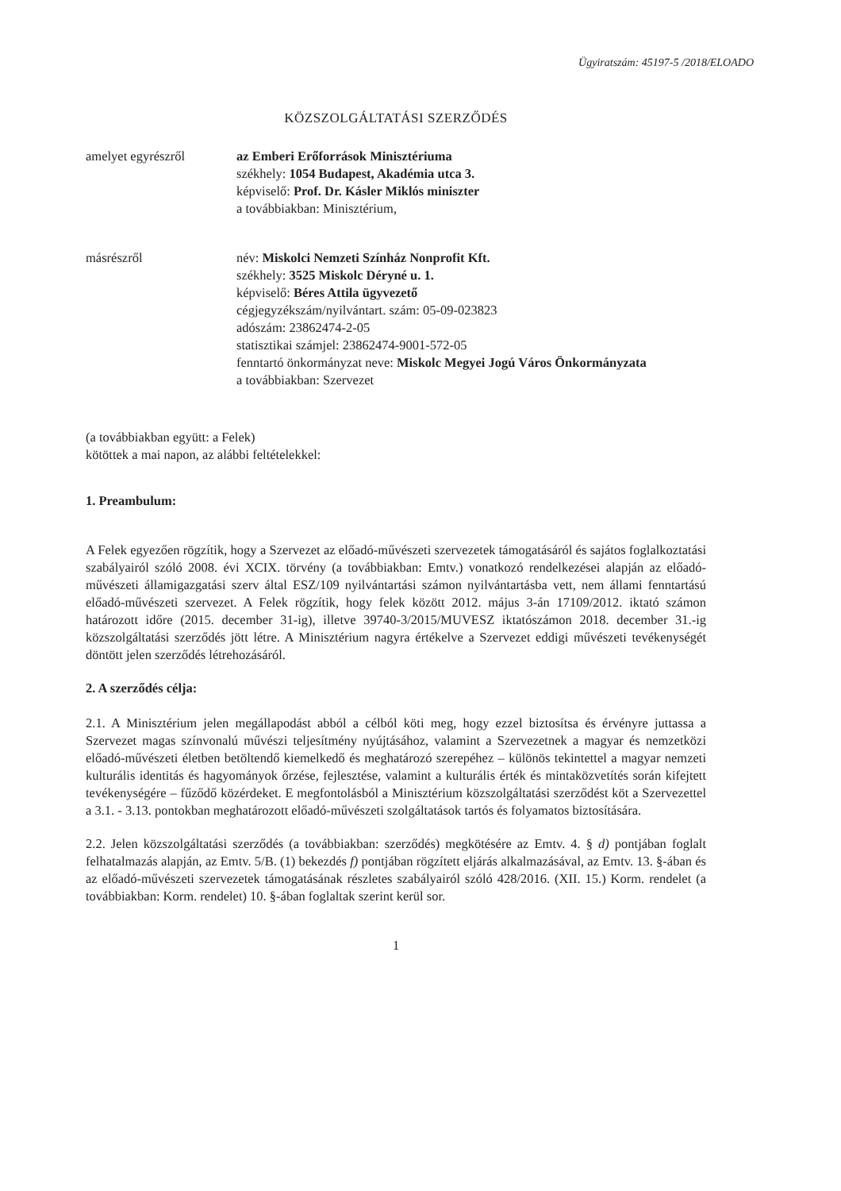Ügyiratszám: 45197-5 /2018/ELOADO
KÖZSZOLGÁLTATÁSI SZERZŐDÉS
amelyet egyrészről az Emberi Erőforrások Minisztériuma
székhely: 1054 Budapest, Akadémia utca 3.
képviselő: Prof. Dr. Kásler Miklós miniszter
a továbbiakban: Minisztérium,
másrészről név: Miskolci Nemzeti Színház Nonprofit Kft.
székhely: 3525 Miskolc Déryné u. 1.
képviselő: Béres Attila ügyvezető
cégjegyzékszám/nyilvántart. szám: 05-09-023823
adószám: 23862474-2-05
statisztikai számjel: 23862474-9001-572-05
fenntartó önkormányzat neve: Miskolc Megyei Jogú Város Önkormányzata
a továbbiakban: Szervezet
(a továbbiakban együtt: a Felek)
kötöttek a mai napon, az alábbi feltételekkel:
1. Preambulum:
A Felek egyezően rögzítik, hogy a Szervezet az előadó-művészeti szervezetek támogatásáról és sajátos foglalkoztatási szabályairól szóló 2008. évi XCIX. törvény (a továbbiakban: Emtv.) vonatkozó rendelkezései alapján az előadó-művészeti államigazgatási szerv által ESZ/109 nyilvántartási számon nyilvántartásba vett, nem állami fenntartású előadó-művészeti szervezet. A Felek rögzítik, hogy felek között 2012. május 3-án 17109/2012. iktató számon határozott időre (2015. december 31-ig), illetve 39740-3/2015/MUVESZ iktatószámon 2018. december 31.-ig közszolgáltatási szerződés jött létre. A Minisztérium nagyra értékelve a Szervezet eddigi művészeti tevékenységét döntött jelen szerződés létrehozásáról.
2. A szerződés célja:
2.1. A Minisztérium jelen megállapodást abból a célból köti meg, hogy ezzel biztosítsa és érvényre juttassa a Szervezet magas színvonalú művészi teljesítmény nyújtásához, valamint a Szervezetnek a magyar és nemzetközi előadó-művészeti életben betöltendő kiemelkedő és meghatározó szerepéhez – különös tekintettel a magyar nemzeti kulturális identitás és hagyományok őrzése, fejlesztése, valamint a kulturális érték és mintaközvetítés során kifejtett tevékenységére – fűződő közérdeket. E megfontolásból a Minisztérium közszolgáltatási szerződést köt a Szervezettel a 3.1. - 3.13. pontokban meghatározott előadó-művészeti szolgáltatások tartós és folyamatos biztosítására.
2.2. Jelen közszolgáltatási szerződés (a továbbiakban: szerződés) megkötésére az Emtv. 4. § d) pontjában foglalt felhatalmazás alapján, az Emtv. 5/B. (1) bekezdés f) pontjában rögzített eljárás alkalmazásával, az Emtv. 13. §-ában és az előadó-művészeti szervezetek támogatásának részletes szabályairól szóló 428/2016. (XII. 15.) Korm. rendelet (a továbbiakban: Korm. rendelet) 10. §-ában foglaltak szerint kerül sor.
1